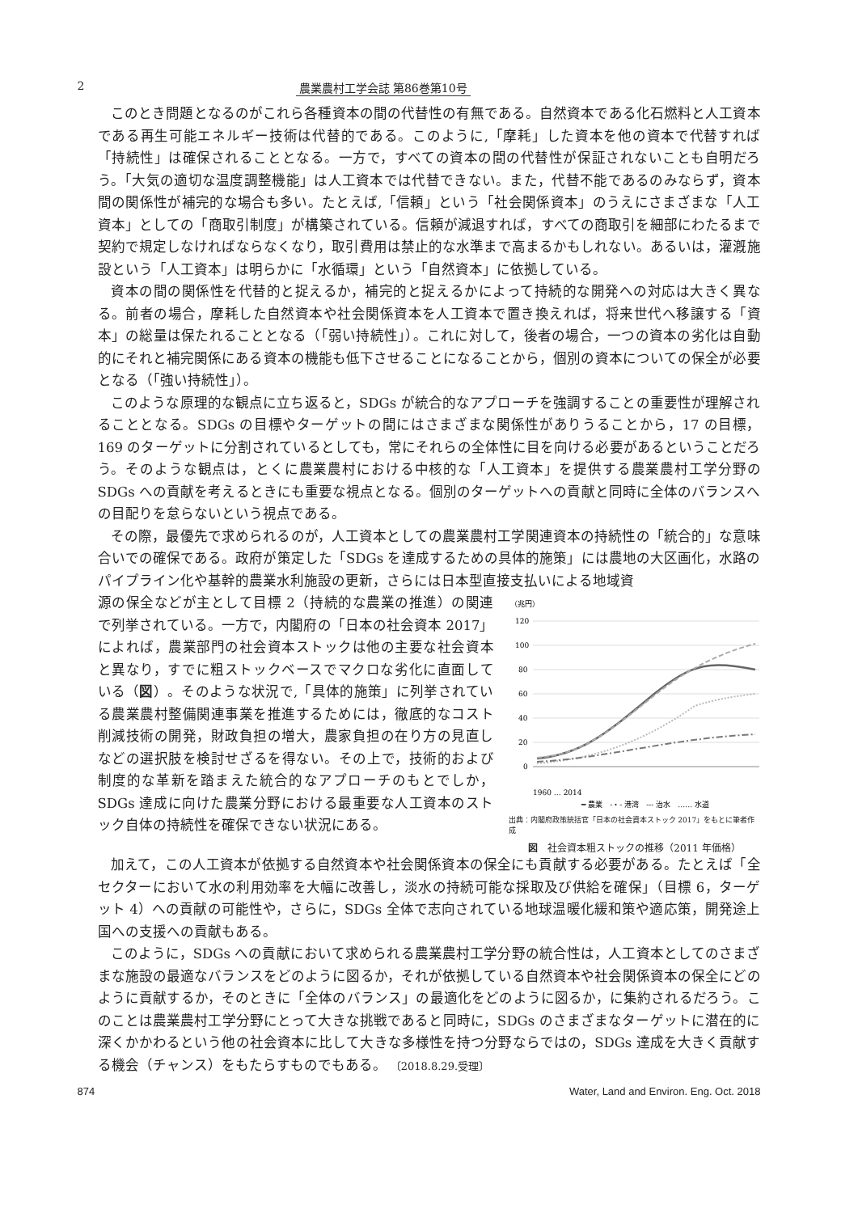2 農業農村工学会誌 第86巻第10号
このとき問題となるのがこれら各種資本の間の代替性の有無である。自然資本である化石燃料と人工資本である再生可能エネルギー技術は代替的である。このように,「摩耗」した資本を他の資本で代替すれば「持続性」は確保されることとなる。一方で，すべての資本の間の代替性が保証されないことも自明だろう。「大気の適切な温度調整機能」は人工資本では代替できない。また，代替不能であるのみならず，資本間の関係性が補完的な場合も多い。たとえば,「信頼」という「社会関係資本」のうえにさまざまな「人工資本」としての「商取引制度」が構築されている。信頼が減退すれば，すべての商取引を細部にわたるまで契約で規定しなければならなくなり，取引費用は禁止的な水準まで高まるかもしれない。あるいは，灌漑施設という「人工資本」は明らかに「水循環」という「自然資本」に依拠している。
資本の間の関係性を代替的と捉えるか，補完的と捉えるかによって持続的な開発への対応は大きく異なる。前者の場合，摩耗した自然資本や社会関係資本を人工資本で置き換えれば，将来世代へ移譲する「資本」の総量は保たれることとなる（「弱い持続性」）。これに対して，後者の場合，一つの資本の劣化は自動的にそれと補完関係にある資本の機能も低下させることになることから，個別の資本についての保全が必要となる（「強い持続性」）。
このような原理的な観点に立ち返ると，SDGs が統合的なアプローチを強調することの重要性が理解されることとなる。SDGs の目標やターゲットの間にはさまざまな関係性がありうることから，17 の目標，169 のターゲットに分割されているとしても，常にそれらの全体性に目を向ける必要があるということだろう。そのような観点は，とくに農業農村における中核的な「人工資本」を提供する農業農村工学分野の SDGs への貢献を考えるときにも重要な視点となる。個別のターゲットへの貢献と同時に全体のバランスへの目配りを怠らないという視点である。
その際，最優先で求められるのが，人工資本としての農業農村工学関連資本の持続性の「統合的」な意味合いでの確保である。政府が策定した「SDGs を達成するための具体的施策」には農地の大区画化，水路のパイプライン化や基幹的農業水利施設の更新，さらには日本型直接支払いによる地域資
源の保全などが主として目標 2（持続的な農業の推進）の関連で列挙されている。一方で，内閣府の「日本の社会資本 2017」によれば，農業部門の社会資本ストックは他の主要な社会資本と異なり，すでに粗ストックベースでマクロな劣化に直面している（図）。そのような状況で,「具体的施策」に列挙されている農業農村整備関連事業を推進するためには，徹底的なコスト削減技術の開発，財政負担の増大，農家負担の在り方の見直しなどの選択肢を検討せざるを得ない。その上で，技術的および制度的な革新を踏まえた統合的なアプローチのもとでしか，SDGs 達成に向けた農業分野における最重要な人工資本のストック自体の持続性を確保できない状況にある。
（兆円）
120
100
80
60
40
20
0
1960 … 2014
━ 農業　-・- 港湾　--- 治水　…… 水道
出典：内閣府政策統括官「日本の社会資本ストック 2017」をもとに筆者作成
図　社会資本粗ストックの推移（2011 年価格）
加えて，この人工資本が依拠する自然資本や社会関係資本の保全にも貢献する必要がある。たとえば「全セクターにおいて水の利用効率を大幅に改善し，淡水の持続可能な採取及び供給を確保」（目標 6，ターゲット 4）への貢献の可能性や，さらに，SDGs 全体で志向されている地球温暖化緩和策や適応策，開発途上国への支援への貢献もある。
このように，SDGs への貢献において求められる農業農村工学分野の統合性は，人工資本としてのさまざまな施設の最適なバランスをどのように図るか，それが依拠している自然資本や社会関係資本の保全にどのように貢献するか，そのときに「全体のバランス」の最適化をどのように図るか，に集約されるだろう。このことは農業農村工学分野にとって大きな挑戦であると同時に，SDGs のさまざまなターゲットに潜在的に深くかかわるという他の社会資本に比して大きな多様性を持つ分野ならではの，SDGs 達成を大きく貢献する機会（チャンス）をもたらすものでもある。 〔2018.8.29.受理〕
874 Water, Land and Environ. Eng. Oct. 2018